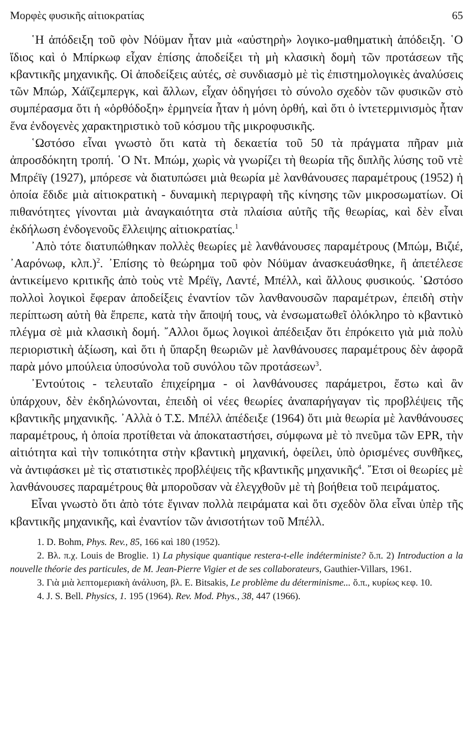Μορφὲς φυσικῆς αἰτιοκρατίας 65
῾Η ἀπόδειξη τοῦ φὸν Νόϋμαν ἦταν μιὰ «αὐστηρὴ» λογικο-μαθηματικὴ ἀπόδειξη. ῾Ο ἴδιος καὶ ὁ Μπίρκωφ εἶχαν ἐπίσης ἀποδείξει τὴ μὴ κλασικὴ δομὴ τῶν προτάσεων τῆς κβαντικῆς μηχανικῆς. Οἱ ἀποδείξεις αὐτές, σὲ συνδιασμὸ μὲ τὶς ἐπιστημολογικὲς ἀναλύσεις τῶν Μπώρ, Χάϊζεμπεργκ, καὶ ἄλλων, εἶχαν ὁδηγήσει τὸ σύνολο σχεδὸν τῶν φυσικῶν στὸ συμπέρασμα ὅτι ἡ «ὀρθόδοξη» ἑρμηνεία ἦταν ἡ μόνη ὀρθή, καὶ ὅτι ὁ ἰντετερμινισμὸς ἦταν ἕνα ἐνδογενὲς χαρακτηριστικὸ τοῦ κόσμου τῆς μικροφυσικῆς.
῾Ωστόσο εἶναι γνωστὸ ὅτι κατὰ τὴ δεκαετία τοῦ 50 τὰ πράγματα πῆραν μιὰ ἀπροσδόκητη τροπή. ῾Ο Ντ. Μπώμ, χωρὶς νὰ γνωρίζει τὴ θεωρία τῆς διπλῆς λύσης τοῦ ντὲ Μπρέϊγ (1927), μπόρεσε νὰ διατυπώσει μιὰ θεωρία μὲ λανθάνουσες παραμέτρους (1952) ἡ ὁποία ἔδιδε μιὰ αἰτιοκρατικὴ - δυναμικὴ περιγραφὴ τῆς κίνησης τῶν μικροσωματίων. Οἱ πιθανότητες γίνονται μιὰ ἀναγκαιότητα στὰ πλαίσια αὐτῆς τῆς θεωρίας, καὶ δὲν εἶναι ἐκδήλωση ἐνδογενοῦς ἔλλειψης αἰτιοκρατίας.<sup>1</sup>
᾿Απὸ τότε διατυπώθηκαν πολλὲς θεωρίες μὲ λανθάνουσες παραμέτρους (Μπώμ, Βιζιέ, ᾿Ααρόνωφ, κλπ.)<sup>2</sup>. ᾿Επίσης τὸ θεώρημα τοῦ φὸν Νόϋμαν ἀνασκευάσθηκε, ἢ ἀπετέλεσε ἀντικείμενο κριτικῆς ἀπὸ τοὺς ντὲ Μρέϊγ, Λαντέ, Μπέλλ, καὶ ἄλλους φυσικούς. ῾Ωστόσο πολλοὶ λογικοὶ ἔφεραν ἀποδείξεις ἐναντίον τῶν λανθανουσῶν παραμέτρων, ἐπειδὴ στὴν περίπτωση αὐτὴ θὰ ἔπρεπε, κατὰ τὴν ἄποψή τους, νὰ ἐνσωματωθεῖ ὁλόκληρο τὸ κβαντικὸ πλέγμα σὲ μιὰ κλασικὴ δομή. ῎Αλλοι ὅμως λογικοὶ ἀπέδειξαν ὅτι ἐπρόκειτο γιὰ μιὰ πολὺ περιοριστικὴ ἀξίωση, καὶ ὅτι ἡ ὕπαρξη θεωριῶν μὲ λανθάνουσες παραμέτρους δὲν ἀφορᾶ παρὰ μόνο μπούλεια ὑποσύνολα τοῦ συνόλου τῶν προτάσεων<sup>3</sup>.
᾿Εντούτοις - τελευταῖο ἐπιχείρημα - οἱ λανθάνουσες παράμετροι, ἔστω καὶ ἂν ὑπάρχουν, δὲν ἐκδηλώνονται, ἐπειδὴ οἱ νέες θεωρίες ἀναπαρήγαγαν τὶς προβλέψεις τῆς κβαντικῆς μηχανικῆς. ᾿Αλλὰ ὁ Τ.Σ. Μπέλλ ἀπέδειξε (1964) ὅτι μιὰ θεωρία μὲ λανθάνουσες παραμέτρους, ἡ ὁποία προτίθεται νὰ ἀποκαταστήσει, σύμφωνα μὲ τὸ πνεῦμα τῶν EPR, τὴν αἰτιότητα καὶ τὴν τοπικότητα στὴν κβαντικὴ μηχανική, ὀφείλει, ὑπὸ ὁρισμένες συνθῆκες, νὰ ἀντιφάσκει μὲ τὶς στατιστικὲς προβλέψεις τῆς κβαντικῆς μηχανικῆς<sup>4</sup>. ῎Ετσι οἱ θεωρίες μὲ λανθάνουσες παραμέτρους θὰ μποροῦσαν νὰ ἐλεγχθοῦν μὲ τὴ βοήθεια τοῦ πειράματος.
Εἶναι γνωστὸ ὅτι ἀπὸ τότε ἔγιναν πολλὰ πειράματα καὶ ὅτι σχεδὸν ὅλα εἶναι ὑπὲρ τῆς κβαντικῆς μηχανικῆς, καὶ ἐναντίον τῶν ἀνισοτήτων τοῦ Μπέλλ.
1. D. Bohm, Phys. Rev., 85, 166 καὶ 180 (1952).
2. Βλ. π.χ. Louis de Broglie. 1) La physique quantique restera-t-elle indéterministe? ὅ.π. 2) Introduction a la nouvelle théorie des particules, de M. Jean-Pierre Vigier et de ses collaborateurs, Gauthier-Villars, 1961.
3. Γιὰ μιὰ λεπτομεριακὴ ἀνάλυση, βλ. E. Bitsakis, Le problème du déterminisme... ὅ.π., κυρίως κεφ. 10.
4. J. S. Bell. Physics, 1. 195 (1964). Rev. Mod. Phys., 38, 447 (1966).